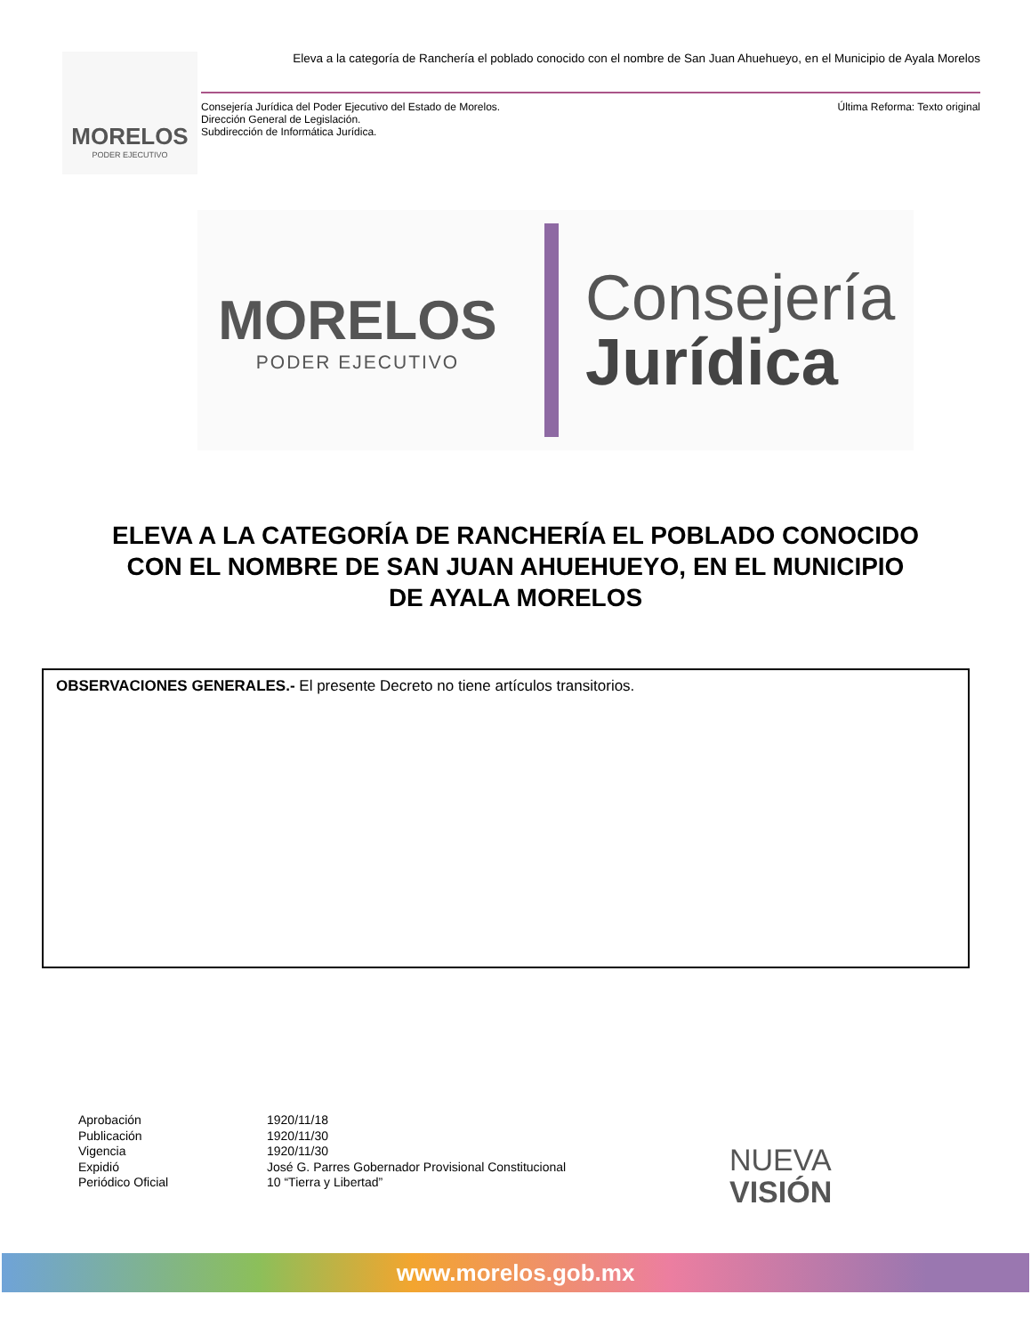MORELOS
PODER EJECUTIVO
Eleva a la categoría de Ranchería el poblado conocido con el nombre de San Juan Ahuehueyo, en el Municipio de Ayala Morelos
Consejería Jurídica del Poder Ejecutivo del Estado de Morelos.
Dirección General de Legislación.
Subdirección de Informática Jurídica.
Última Reforma: Texto original
MORELOS
PODER EJECUTIVO
Consejería
Jurídica
ELEVA A LA CATEGORÍA DE RANCHERÍA EL POBLADO CONOCIDO CON EL NOMBRE DE SAN JUAN AHUEHUEYO, EN EL MUNICIPIO DE AYALA MORELOS
OBSERVACIONES GENERALES.- El presente Decreto no tiene artículos transitorios.
| Aprobación | 1920/11/18 |
| Publicación | 1920/11/30 |
| Vigencia | 1920/11/30 |
| Expidió | José G. Parres Gobernador Provisional Constitucional |
| Periódico Oficial | 10 “Tierra y Libertad” |
NUEVA
VISIÓN
www.morelos.gob.mx